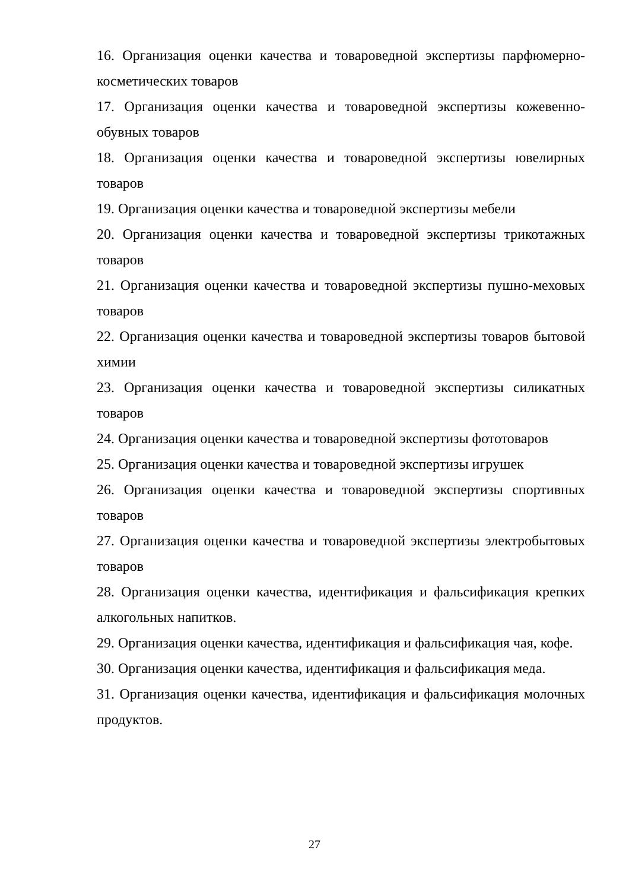16. Организация оценки качества и товароведной экспертизы парфюмерно-косметических товаров
17. Организация оценки качества и товароведной экспертизы кожевенно-обувных товаров
18. Организация оценки качества и товароведной экспертизы ювелирных товаров
19. Организация оценки качества и товароведной экспертизы мебели
20. Организация оценки качества и товароведной экспертизы трикотажных товаров
21. Организация оценки качества и товароведной экспертизы пушно-меховых товаров
22. Организация оценки качества и товароведной экспертизы товаров бытовой химии
23. Организация оценки качества и товароведной экспертизы силикатных товаров
24. Организация оценки качества и товароведной экспертизы фототоваров
25. Организация оценки качества и товароведной экспертизы игрушек
26. Организация оценки качества и товароведной экспертизы спортивных товаров
27. Организация оценки качества и товароведной экспертизы электробытовых товаров
28. Организация оценки качества, идентификация и фальсификация крепких алкогольных напитков.
29. Организация оценки качества, идентификация и фальсификация чая, кофе.
30. Организация оценки качества, идентификация и фальсификация меда.
31. Организация оценки качества, идентификация и фальсификация молочных продуктов.
27